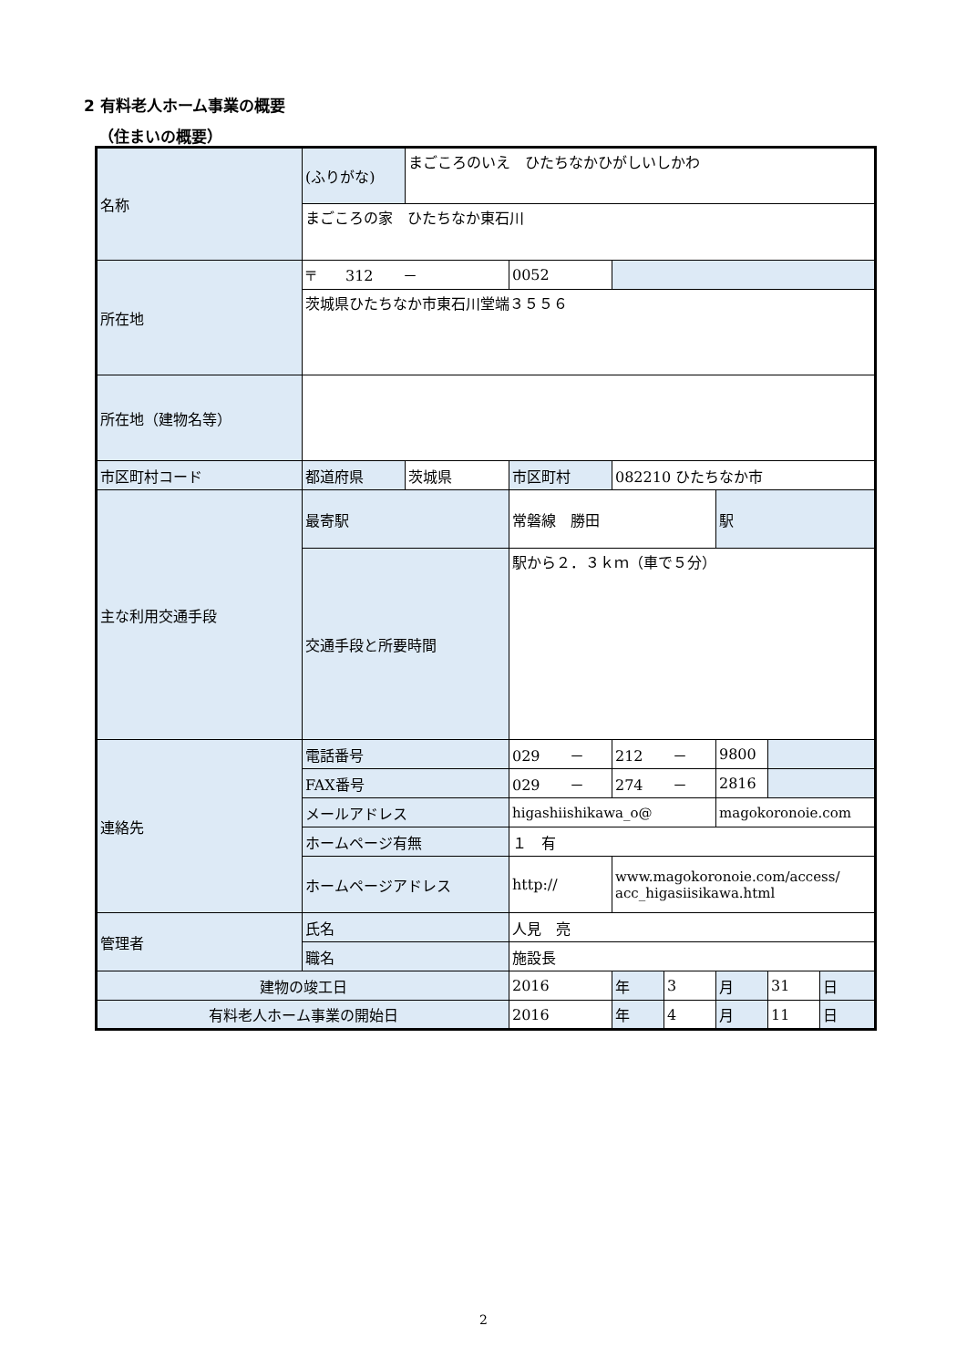2 有料老人ホーム事業の概要
（住まいの概要）
| 名称 | (ふりがな) | まごころのいえ ひたちなかひがしいしかわ | | | | | | |
| | まごころの家 ひたちなか東石川 | | | | | | | |
| 所在地 | 〒 312 － | | 0052 | | | | | |
| | 茨城県ひたちなか市東石川堂端３５５６ | | | | | | | |
| 所在地（建物名等） | | | | | | | | |
| 市区町村コード | 都道府県 | 茨城県 | 市区町村 | 082210 ひたちなか市 | | | | |
| 主な利用交通手段 | 最寄駅 | | 常磐線 勝田 | | | 駅 | | |
| | 交通手段と所要時間 | | 駅から２．３ｋｍ（車で５分） | | | | | |
| 連絡先 | 電話番号 | | 029 － | 212 － | | 9800 | | |
| | FAX番号 | | 029 － | 274 － | | 2816 | | |
| | メールアドレス | | higashiishikawa_o@ | | | magokoronoie.com | | |
| | ホームページ有無 | | １ 有 | | | | | |
| | ホームページアドレス | | http:// | www.magokoronoie.com/access/ acc_higasiisikawa.html | | | | |
| 管理者 | 氏名 | | 人見 亮 | | | | | |
| | 職名 | | 施設長 | | | | | |
| 建物の竣工日 | | | 2016 | 年 | 3 | 月 | 31 | 日 |
| 有料老人ホーム事業の開始日 | | | 2016 | 年 | 4 | 月 | 11 | 日 |
2